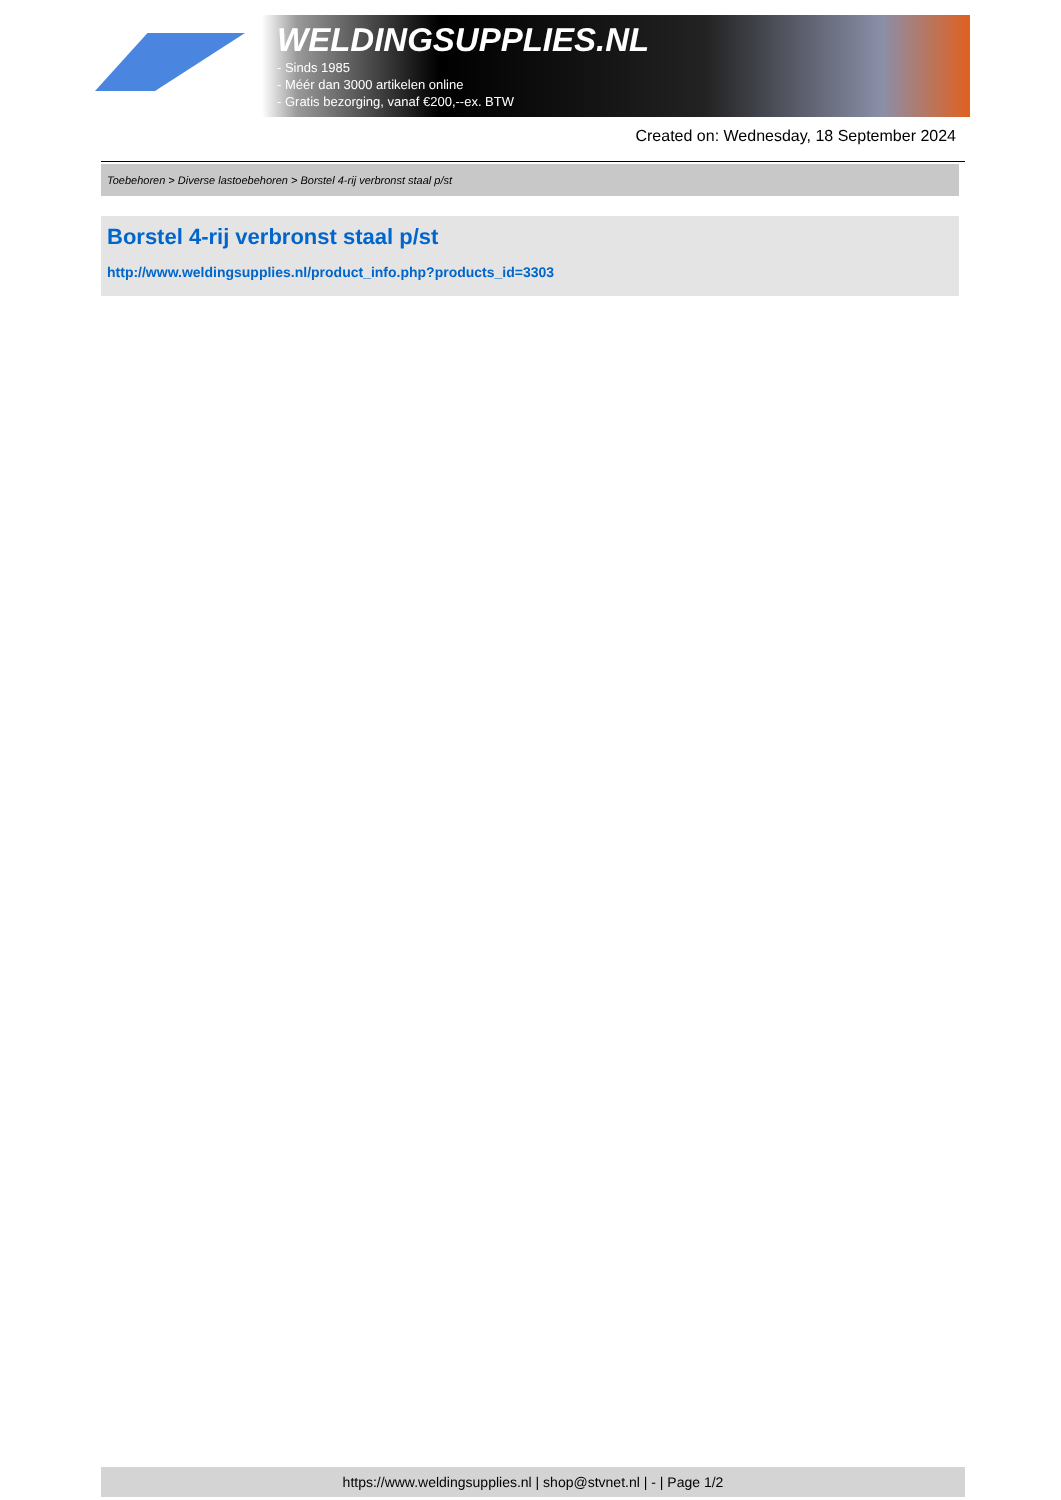WELDINGSUPPLIES.NL
- Sinds 1985
- Méér dan 3000 artikelen online
- Gratis bezorging, vanaf €200,--ex. BTW
Created on: Wednesday, 18 September 2024
Toebehoren > Diverse lastoebehoren > Borstel 4-rij verbronst staal p/st
Borstel 4-rij verbronst staal p/st
http://www.weldingsupplies.nl/product_info.php?products_id=3303
https://www.weldingsupplies.nl | shop@stvnet.nl | - | Page 1/2